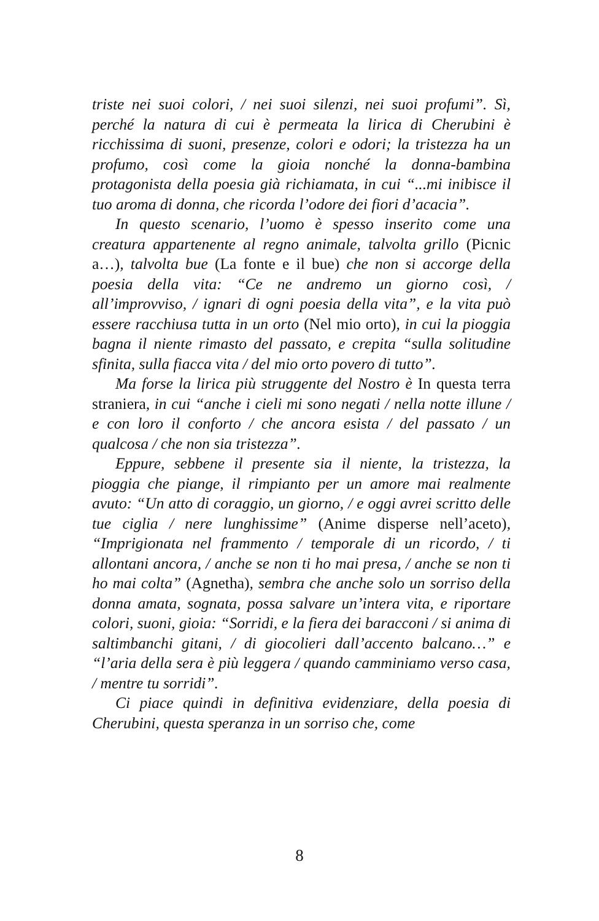triste nei suoi colori, / nei suoi silenzi, nei suoi profumi”. Sì, perché la natura di cui è permeata la lirica di Cherubini è ricchissima di suoni, presenze, colori e odori; la tristezza ha un profumo, così come la gioia nonché la donna-bambina protagonista della poesia già richiamata, in cui “...mi inibisce il tuo aroma di donna, che ricorda l’odore dei fiori d’acacia”.
In questo scenario, l’uomo è spesso inserito come una creatura appartenente al regno animale, talvolta grillo (Picnic a…), talvolta bue (La fonte e il bue) che non si accorge della poesia della vita: “Ce ne andremo un giorno così, / all’improvviso, / ignari di ogni poesia della vita”, e la vita può essere racchiusa tutta in un orto (Nel mio orto), in cui la pioggia bagna il niente rimasto del passato, e crepita “sulla solitudine sfinita, sulla fiacca vita / del mio orto povero di tutto”.
Ma forse la lirica più struggente del Nostro è In questa terra straniera, in cui “anche i cieli mi sono negati / nella notte illune / e con loro il conforto / che ancora esista / del passato / un qualcosa / che non sia tristezza”.
Eppure, sebbene il presente sia il niente, la tristezza, la pioggia che piange, il rimpianto per un amore mai realmente avuto: “Un atto di coraggio, un giorno, / e oggi avrei scritto delle tue ciglia / nere lunghissime” (Anime disperse nell’aceto), “Imprigionata nel frammento / temporale di un ricordo, / ti allontani ancora, / anche se non ti ho mai presa, / anche se non ti ho mai colta” (Agnetha), sembra che anche solo un sorriso della donna amata, sognata, possa salvare un’intera vita, e riportare colori, suoni, gioia: “Sorridi, e la fiera dei baracconi / si anima di saltimbanchi gitani, / di giocolieri dall’accento balcano…” e “l’aria della sera è più leggera / quando camminiamo verso casa, / mentre tu sorridi”.
Ci piace quindi in definitiva evidenziare, della poesia di Cherubini, questa speranza in un sorriso che, come
8